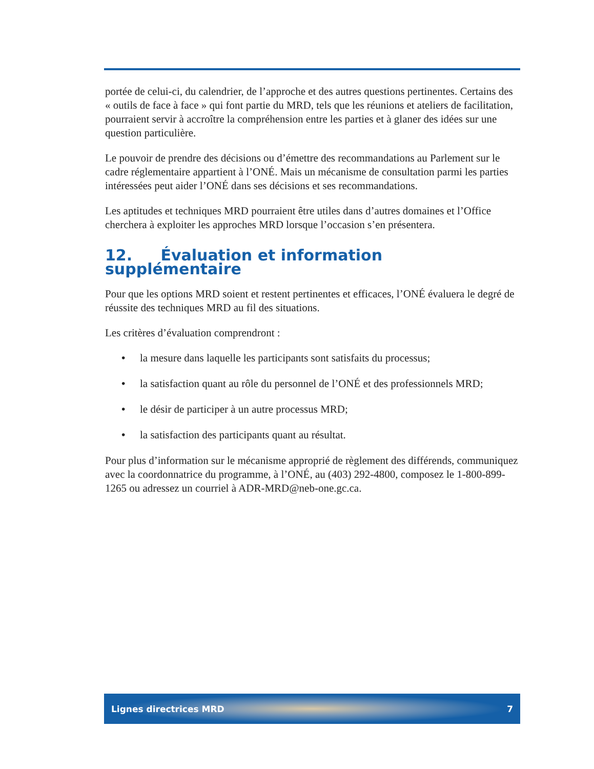portée de celui-ci, du calendrier, de l’approche et des autres questions pertinentes. Certains des « outils de face à face » qui font partie du MRD, tels que les réunions et ateliers de facilitation, pourraient servir à accroître la compréhension entre les parties et à glaner des idées sur une question particulière.
Le pouvoir de prendre des décisions ou d’émettre des recommandations au Parlement sur le cadre réglementaire appartient à l’ONÉ. Mais un mécanisme de consultation parmi les parties intéressées peut aider l’ONÉ dans ses décisions et ses recommandations.
Les aptitudes et techniques MRD pourraient être utiles dans d’autres domaines et l’Office cherchera à exploiter les approches MRD lorsque l’occasion s’en présentera.
12. Évaluation et information supplémentaire
Pour que les options MRD soient et restent pertinentes et efficaces, l’ONÉ évaluera le degré de réussite des techniques MRD au fil des situations.
Les critères d’évaluation comprendront :
• la mesure dans laquelle les participants sont satisfaits du processus;
• la satisfaction quant au rôle du personnel de l’ONÉ et des professionnels MRD;
• le désir de participer à un autre processus MRD;
• la satisfaction des participants quant au résultat.
Pour plus d’information sur le mécanisme approprié de règlement des différends, communiquez avec la coordonnatrice du programme, à l’ONÉ, au (403) 292-4800, composez le 1-800-899-1265 ou adressez un courriel à ADR-MRD@neb-one.gc.ca.
Lignes directrices MRD 7